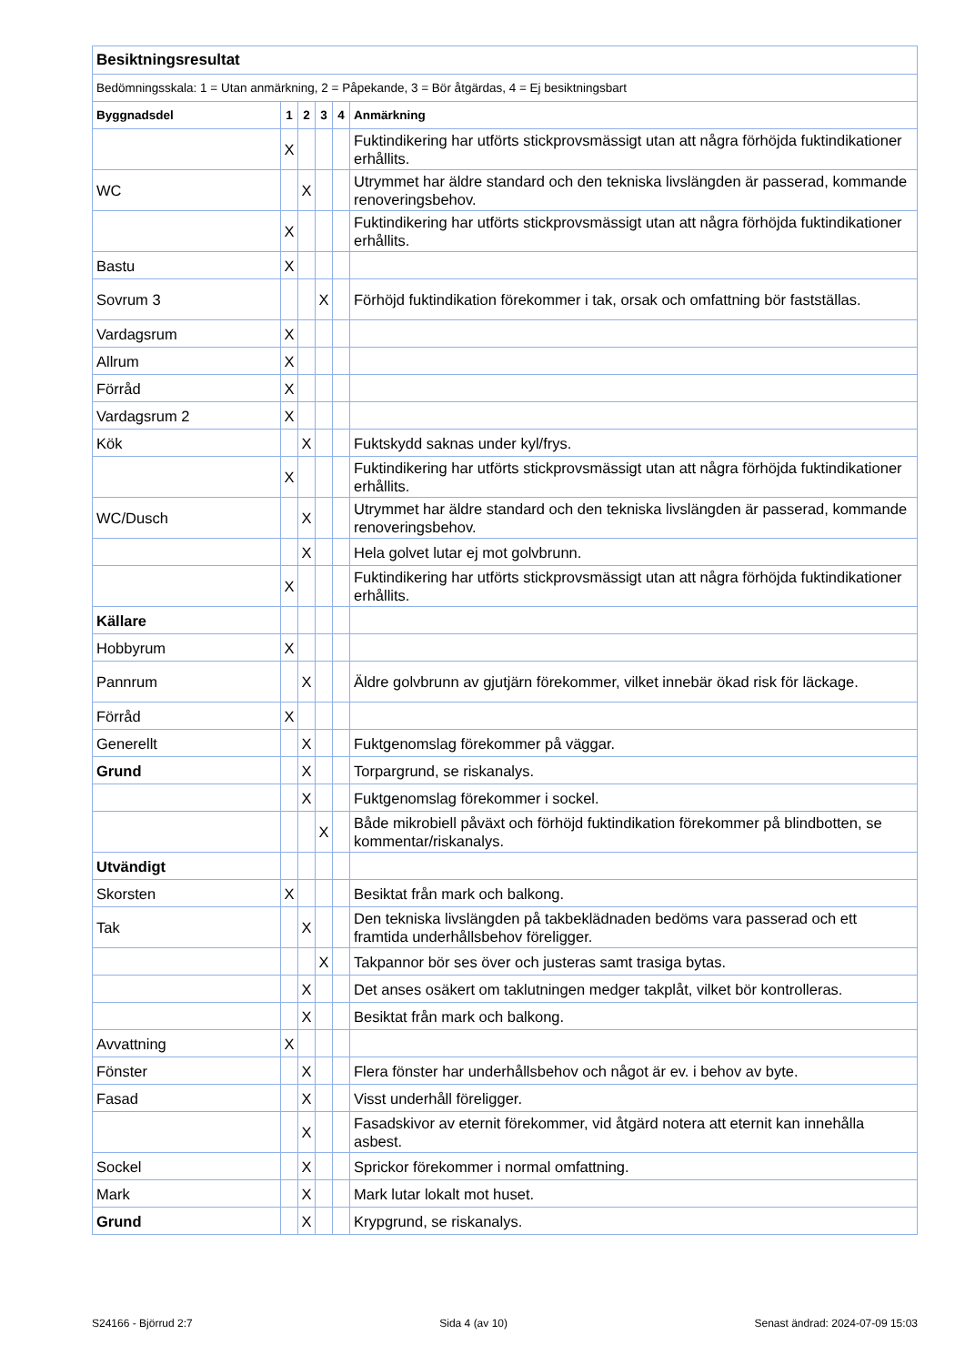| Besiktningsresultat | | | | | |
| Bedömningsskala: 1 = Utan anmärkning, 2 = Påpekande, 3 = Bör åtgärdas, 4 = Ej besiktningsbart | | | | | |
| Byggnadsdel | 1 | 2 | 3 | 4 | Anmärkning |
| | X | | | | Fuktindikering har utförts stickprovsmässigt utan att några förhöjda fuktindikationer erhållits. |
| WC | | X | | | Utrymmet har äldre standard och den tekniska livslängden är passerad, kommande renoveringsbehov. |
| | X | | | | Fuktindikering har utförts stickprovsmässigt utan att några förhöjda fuktindikationer erhållits. |
| Bastu | X | | | | |
| Sovrum 3 | | | X | | Förhöjd fuktindikation förekommer i tak, orsak och omfattning bör fastställas. |
| Vardagsrum | X | | | | |
| Allrum | X | | | | |
| Förråd | X | | | | |
| Vardagsrum 2 | X | | | | |
| Kök | | X | | | Fuktskydd saknas under kyl/frys. |
| | X | | | | Fuktindikering har utförts stickprovsmässigt utan att några förhöjda fuktindikationer erhållits. |
| WC/Dusch | | X | | | Utrymmet har äldre standard och den tekniska livslängden är passerad, kommande renoveringsbehov. |
| | | X | | | Hela golvet lutar ej mot golvbrunn. |
| | X | | | | Fuktindikering har utförts stickprovsmässigt utan att några förhöjda fuktindikationer erhållits. |
| Källare | | | | | |
| Hobbyrum | X | | | | |
| Pannrum | | X | | | Äldre golvbrunn av gjutjärn förekommer, vilket innebär ökad risk för läckage. |
| Förråd | X | | | | |
| Generellt | | X | | | Fuktgenomslag förekommer på väggar. |
| Grund | | X | | | Torpargrund, se riskanalys. |
| | | X | | | Fuktgenomslag förekommer i sockel. |
| | | | X | | Både mikrobiell påväxt och förhöjd fuktindikation förekommer på blindbotten, se kommentar/riskanalys. |
| Utvändigt | | | | | |
| Skorsten | X | | | | Besiktat från mark och balkong. |
| Tak | | X | | | Den tekniska livslängden på takbeklädnaden bedöms vara passerad och ett framtida underhållsbehov föreligger. |
| | | | X | | Takpannor bör ses över och justeras samt trasiga bytas. |
| | | X | | | Det anses osäkert om taklutningen medger takplåt, vilket bör kontrolleras. |
| | | X | | | Besiktat från mark och balkong. |
| Avvattning | X | | | | |
| Fönster | | X | | | Flera fönster har underhållsbehov och något är ev. i behov av byte. |
| Fasad | | X | | | Visst underhåll föreligger. |
| | | X | | | Fasadskivor av eternit förekommer, vid åtgärd notera att eternit kan innehålla asbest. |
| Sockel | | X | | | Sprickor förekommer i normal omfattning. |
| Mark | | X | | | Mark lutar lokalt mot huset. |
| Grund | | X | | | Krypgrund, se riskanalys. |
S24166 - Björrud 2:7 Sida 4 (av 10) Senast ändrad: 2024-07-09 15:03